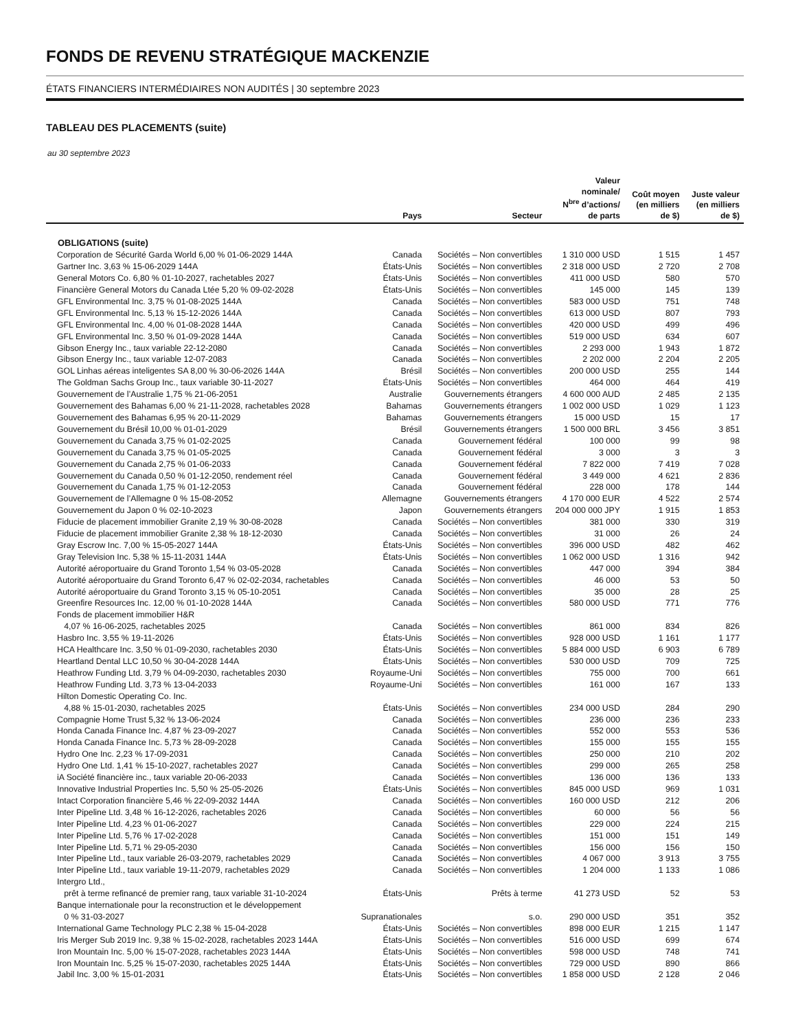FONDS DE REVENU STRATÉGIQUE MACKENZIE
ÉTATS FINANCIERS INTERMÉDIAIRES NON AUDITÉS | 30 septembre 2023
TABLEAU DES PLACEMENTS (suite)
au 30 septembre 2023
| | Pays | Secteur | Valeur nominale/ N<sup>bre</sup> d’actions/ de parts | Coût moyen (en milliers de $) | Juste valeur (en milliers de $) |
| --- | --- | --- | --- | --- | --- |
| OBLIGATIONS (suite) | | | | | |
| Corporation de Sécurité Garda World 6,00 % 01-06-2029 144A | Canada | Sociétés – Non convertibles | 1 310 000 USD | 1 515 | 1 457 |
| Gartner Inc. 3,63 % 15-06-2029 144A | États-Unis | Sociétés – Non convertibles | 2 318 000 USD | 2 720 | 2 708 |
| General Motors Co. 6,80 % 01-10-2027, rachetables 2027 | États-Unis | Sociétés – Non convertibles | 411 000 USD | 580 | 570 |
| Financière General Motors du Canada Ltée 5,20 % 09-02-2028 | États-Unis | Sociétés – Non convertibles | 145 000 | 145 | 139 |
| GFL Environmental Inc. 3,75 % 01-08-2025 144A | Canada | Sociétés – Non convertibles | 583 000 USD | 751 | 748 |
| GFL Environmental Inc. 5,13 % 15-12-2026 144A | Canada | Sociétés – Non convertibles | 613 000 USD | 807 | 793 |
| GFL Environmental Inc. 4,00 % 01-08-2028 144A | Canada | Sociétés – Non convertibles | 420 000 USD | 499 | 496 |
| GFL Environmental Inc. 3,50 % 01-09-2028 144A | Canada | Sociétés – Non convertibles | 519 000 USD | 634 | 607 |
| Gibson Energy Inc., taux variable 22-12-2080 | Canada | Sociétés – Non convertibles | 2 293 000 | 1 943 | 1 872 |
| Gibson Energy Inc., taux variable 12-07-2083 | Canada | Sociétés – Non convertibles | 2 202 000 | 2 204 | 2 205 |
| GOL Linhas aéreas inteligentes SA 8,00 % 30-06-2026 144A | Brésil | Sociétés – Non convertibles | 200 000 USD | 255 | 144 |
| The Goldman Sachs Group Inc., taux variable 30-11-2027 | États-Unis | Sociétés – Non convertibles | 464 000 | 464 | 419 |
| Gouvernement de l’Australie 1,75 % 21-06-2051 | Australie | Gouvernements étrangers | 4 600 000 AUD | 2 485 | 2 135 |
| Gouvernement des Bahamas 6,00 % 21-11-2028, rachetables 2028 | Bahamas | Gouvernements étrangers | 1 002 000 USD | 1 029 | 1 123 |
| Gouvernement des Bahamas 6,95 % 20-11-2029 | Bahamas | Gouvernements étrangers | 15 000 USD | 15 | 17 |
| Gouvernement du Brésil 10,00 % 01-01-2029 | Brésil | Gouvernements étrangers | 1 500 000 BRL | 3 456 | 3 851 |
| Gouvernement du Canada 3,75 % 01-02-2025 | Canada | Gouvernement fédéral | 100 000 | 99 | 98 |
| Gouvernement du Canada 3,75 % 01-05-2025 | Canada | Gouvernement fédéral | 3 000 | 3 | 3 |
| Gouvernement du Canada 2,75 % 01-06-2033 | Canada | Gouvernement fédéral | 7 822 000 | 7 419 | 7 028 |
| Gouvernement du Canada 0,50 % 01-12-2050, rendement réel | Canada | Gouvernement fédéral | 3 449 000 | 4 621 | 2 836 |
| Gouvernement du Canada 1,75 % 01-12-2053 | Canada | Gouvernement fédéral | 228 000 | 178 | 144 |
| Gouvernement de l’Allemagne 0 % 15-08-2052 | Allemagne | Gouvernements étrangers | 4 170 000 EUR | 4 522 | 2 574 |
| Gouvernement du Japon 0 % 02-10-2023 | Japon | Gouvernements étrangers | 204 000 000 JPY | 1 915 | 1 853 |
| Fiducie de placement immobilier Granite 2,19 % 30-08-2028 | Canada | Sociétés – Non convertibles | 381 000 | 330 | 319 |
| Fiducie de placement immobilier Granite 2,38 % 18-12-2030 | Canada | Sociétés – Non convertibles | 31 000 | 26 | 24 |
| Gray Escrow Inc. 7,00 % 15-05-2027 144A | États-Unis | Sociétés – Non convertibles | 396 000 USD | 482 | 462 |
| Gray Television Inc. 5,38 % 15-11-2031 144A | États-Unis | Sociétés – Non convertibles | 1 062 000 USD | 1 316 | 942 |
| Autorité aéroportuaire du Grand Toronto 1,54 % 03-05-2028 | Canada | Sociétés – Non convertibles | 447 000 | 394 | 384 |
| Autorité aéroportuaire du Grand Toronto 6,47 % 02-02-2034, rachetables | Canada | Sociétés – Non convertibles | 46 000 | 53 | 50 |
| Autorité aéroportuaire du Grand Toronto 3,15 % 05-10-2051 | Canada | Sociétés – Non convertibles | 35 000 | 28 | 25 |
| Greenfire Resources Inc. 12,00 % 01-10-2028 144A | Canada | Sociétés – Non convertibles | 580 000 USD | 771 | 776 |
| Fonds de placement immobilier H&R 4,07 % 16-06-2025, rachetables 2025 | Canada | Sociétés – Non convertibles | 861 000 | 834 | 826 |
| Hasbro Inc. 3,55 % 19-11-2026 | États-Unis | Sociétés – Non convertibles | 928 000 USD | 1 161 | 1 177 |
| HCA Healthcare Inc. 3,50 % 01-09-2030, rachetables 2030 | États-Unis | Sociétés – Non convertibles | 5 884 000 USD | 6 903 | 6 789 |
| Heartland Dental LLC 10,50 % 30-04-2028 144A | États-Unis | Sociétés – Non convertibles | 530 000 USD | 709 | 725 |
| Heathrow Funding Ltd. 3,79 % 04-09-2030, rachetables 2030 | Royaume-Uni | Sociétés – Non convertibles | 755 000 | 700 | 661 |
| Heathrow Funding Ltd. 3,73 % 13-04-2033 | Royaume-Uni | Sociétés – Non convertibles | 161 000 | 167 | 133 |
| Hilton Domestic Operating Co. Inc. 4,88 % 15-01-2030, rachetables 2025 | États-Unis | Sociétés – Non convertibles | 234 000 USD | 284 | 290 |
| Compagnie Home Trust 5,32 % 13-06-2024 | Canada | Sociétés – Non convertibles | 236 000 | 236 | 233 |
| Honda Canada Finance Inc. 4,87 % 23-09-2027 | Canada | Sociétés – Non convertibles | 552 000 | 553 | 536 |
| Honda Canada Finance Inc. 5,73 % 28-09-2028 | Canada | Sociétés – Non convertibles | 155 000 | 155 | 155 |
| Hydro One Inc. 2,23 % 17-09-2031 | Canada | Sociétés – Non convertibles | 250 000 | 210 | 202 |
| Hydro One Ltd. 1,41 % 15-10-2027, rachetables 2027 | Canada | Sociétés – Non convertibles | 299 000 | 265 | 258 |
| iA Société financière inc., taux variable 20-06-2033 | Canada | Sociétés – Non convertibles | 136 000 | 136 | 133 |
| Innovative Industrial Properties Inc. 5,50 % 25-05-2026 | États-Unis | Sociétés – Non convertibles | 845 000 USD | 969 | 1 031 |
| Intact Corporation financière 5,46 % 22-09-2032 144A | Canada | Sociétés – Non convertibles | 160 000 USD | 212 | 206 |
| Inter Pipeline Ltd. 3,48 % 16-12-2026, rachetables 2026 | Canada | Sociétés – Non convertibles | 60 000 | 56 | 56 |
| Inter Pipeline Ltd. 4,23 % 01-06-2027 | Canada | Sociétés – Non convertibles | 229 000 | 224 | 215 |
| Inter Pipeline Ltd. 5,76 % 17-02-2028 | Canada | Sociétés – Non convertibles | 151 000 | 151 | 149 |
| Inter Pipeline Ltd. 5,71 % 29-05-2030 | Canada | Sociétés – Non convertibles | 156 000 | 156 | 150 |
| Inter Pipeline Ltd., taux variable 26-03-2079, rachetables 2029 | Canada | Sociétés – Non convertibles | 4 067 000 | 3 913 | 3 755 |
| Inter Pipeline Ltd., taux variable 19-11-2079, rachetables 2029 | Canada | Sociétés – Non convertibles | 1 204 000 | 1 133 | 1 086 |
| Intergro Ltd., prêt à terme refinancé de premier rang, taux variable 31-10-2024 | États-Unis | Prêts à terme | 41 273 USD | 52 | 53 |
| Banque internationale pour la reconstruction et le développement 0 % 31-03-2027 | Supranationales | s.o. | 290 000 USD | 351 | 352 |
| International Game Technology PLC 2,38 % 15-04-2028 | États-Unis | Sociétés – Non convertibles | 898 000 EUR | 1 215 | 1 147 |
| Iris Merger Sub 2019 Inc. 9,38 % 15-02-2028, rachetables 2023 144A | États-Unis | Sociétés – Non convertibles | 516 000 USD | 699 | 674 |
| Iron Mountain Inc. 5,00 % 15-07-2028, rachetables 2023 144A | États-Unis | Sociétés – Non convertibles | 598 000 USD | 748 | 741 |
| Iron Mountain Inc. 5,25 % 15-07-2030, rachetables 2025 144A | États-Unis | Sociétés – Non convertibles | 729 000 USD | 890 | 866 |
| Jabil Inc. 3,00 % 15-01-2031 | États-Unis | Sociétés – Non convertibles | 1 858 000 USD | 2 128 | 2 046 |